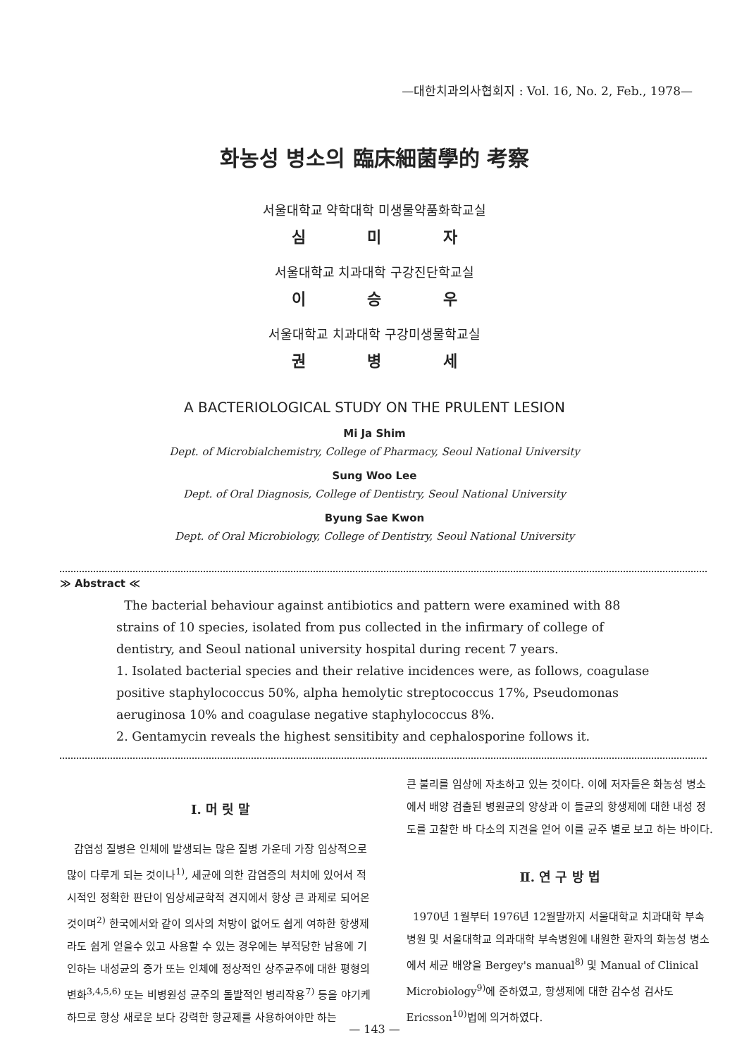—대한치과의사협회지 : Vol. 16, No. 2, Feb., 1978—
화농성 병소의 臨床細菌學的 考察
서울대학교 약학대학 미생물약품화학교실
심 미 자
서울대학교 치과대학 구강진단학교실
이 승 우
서울대학교 치과대학 구강미생물학교실
권 병 세
A BACTERIOLOGICAL STUDY ON THE PRULENT LESION
Mi Ja Shim
Dept. of Microbialchemistry, College of Pharmacy, Seoul National University
Sung Woo Lee
Dept. of Oral Diagnosis, College of Dentistry, Seoul National University
Byung Sae Kwon
Dept. of Oral Microbiology, College of Dentistry, Seoul National University
≫ Abstract ≪
The bacterial behaviour against antibiotics and pattern were examined with 88 strains of 10 species, isolated from pus collected in the infirmary of college of dentistry, and Seoul national university hospital during recent 7 years.
1. Isolated bacterial species and their relative incidences were, as follows, coagulase positive staphylococcus 50%, alpha hemolytic streptococcus 17%, Pseudomonas aeruginosa 10% and coagulase negative staphylococcus 8%.
2. Gentamycin reveals the highest sensitibity and cephalosporine follows it.
Ⅰ. 머 릿 말
감염성 질병은 인체에 발생되는 많은 질병 가운데 가장 임상적으로 많이 다루게 되는 것이나<sup>1)</sup>, 세균에 의한 감염증의 처치에 있어서 적시적인 정확한 판단이 임상세균학적 견지에서 항상 큰 과제로 되어온 것이며<sup>2)</sup> 한국에서와 같이 의사의 처방이 없어도 쉽게 여하한 항생제라도 쉽게 얻을수 있고 사용할 수 있는 경우에는 부적당한 남용에 기인하는 내성균의 증가 또는 인체에 정상적인 상주균주에 대한 평형의 변화<sup>3,4,5,6)</sup> 또는 비병원성 균주의 돌발적인 병리작용<sup>7)</sup> 등을 야기케 하므로 항상 새로운 보다 강력한 항균제를 사용하여야만 하는
큰 불리를 임상에 자초하고 있는 것이다. 이에 저자들은 화농성 병소에서 배양 검출된 병원균의 양상과 이 들균의 항생제에 대한 내성 정도를 고찰한 바 다소의 지견을 얻어 이를 균주 별로 보고 하는 바이다.
Ⅱ. 연 구 방 법
1970년 1월부터 1976년 12월말까지 서울대학교 치과대학 부속병원 및 서울대학교 의과대학 부속병원에 내원한 환자의 화농성 병소에서 세균 배양을 Bergey's manual<sup>8)</sup> 및 Manual of Clinical Microbiology<sup>9)</sup>에 준하였고, 항생제에 대한 감수성 검사도 Ericsson<sup>10)</sup>법에 의거하였다.
— 143 —